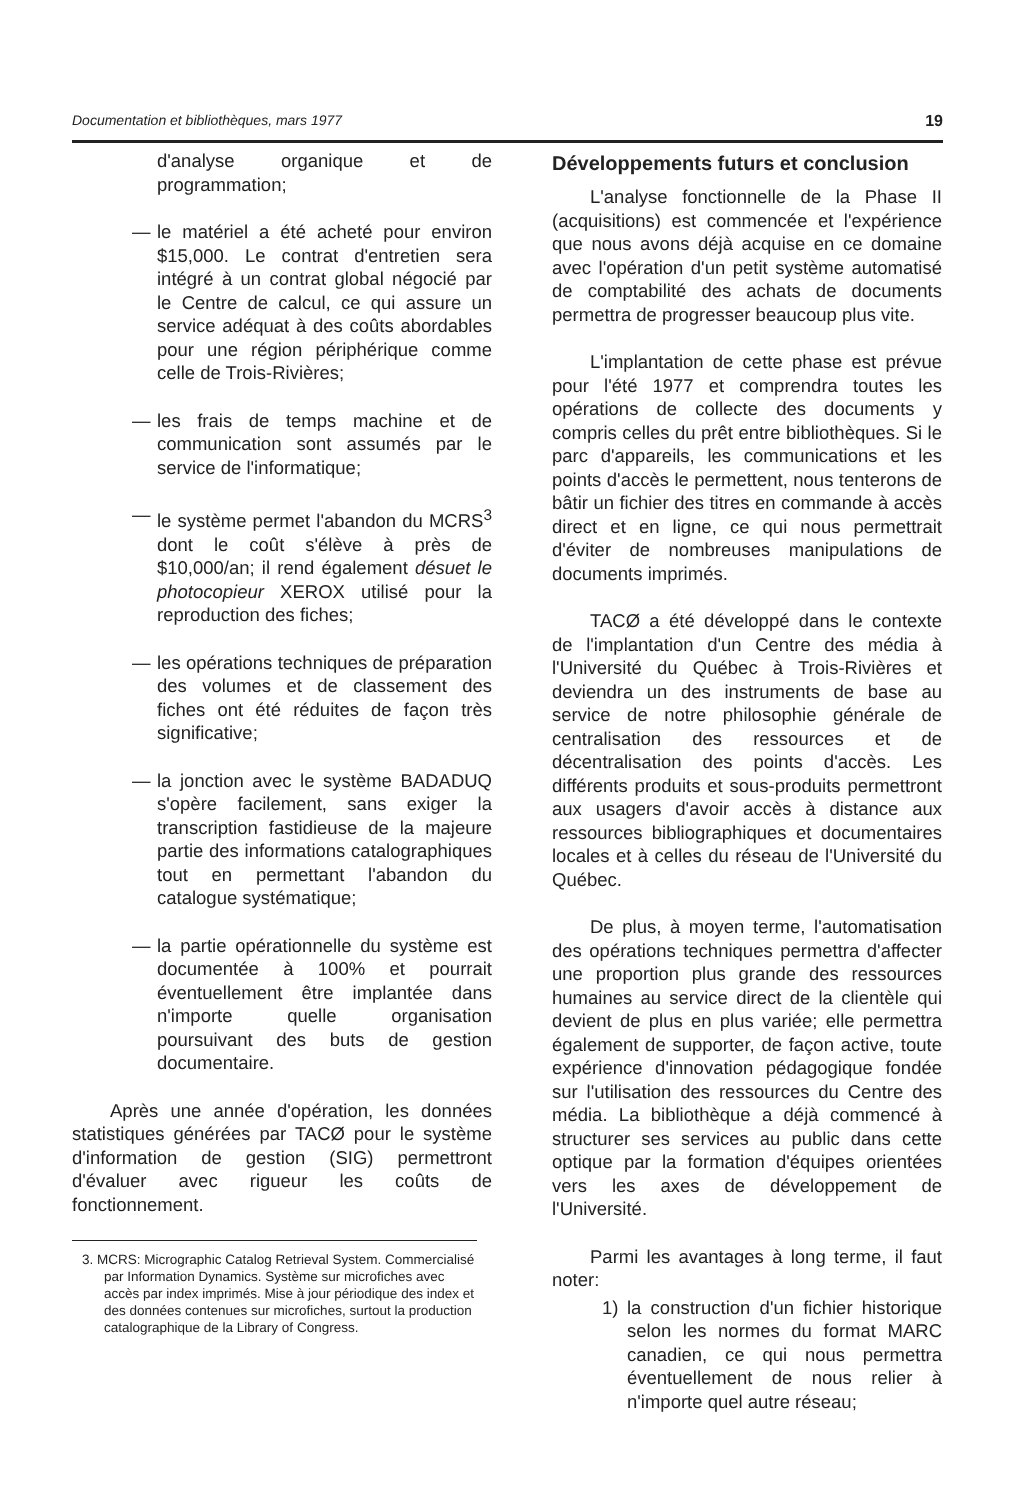Documentation et bibliothèques, mars 1977 19
d'analyse organique et de programmation;
— le matériel a été acheté pour environ $15,000. Le contrat d'entretien sera intégré à un contrat global négocié par le Centre de calcul, ce qui assure un service adéquat à des coûts abordables pour une région périphérique comme celle de Trois-Rivières;
— les frais de temps machine et de communication sont assumés par le service de l'informatique;
— le système permet l'abandon du MCRS<sup>3</sup> dont le coût s'élève à près de $10,000/an; il rend également désuet le photocopieur XEROX utilisé pour la reproduction des fiches;
— les opérations techniques de préparation des volumes et de classement des fiches ont été réduites de façon très significative;
— la jonction avec le système BADADUQ s'opère facilement, sans exiger la transcription fastidieuse de la majeure partie des informations catalographiques tout en permettant l'abandon du catalogue systématique;
— la partie opérationnelle du système est documentée à 100% et pourrait éventuellement être implantée dans n'importe quelle organisation poursuivant des buts de gestion documentaire.
Après une année d'opération, les données statistiques générées par TACØ pour le système d'information de gestion (SIG) permettront d'évaluer avec rigueur les coûts de fonctionnement.
3. MCRS: Micrographic Catalog Retrieval System. Commercialisé par Information Dynamics. Système sur microfiches avec accès par index imprimés. Mise à jour périodique des index et des données contenues sur microfiches, surtout la production catalographique de la Library of Congress.
Développements futurs et conclusion
L'analyse fonctionnelle de la Phase II (acquisitions) est commencée et l'expérience que nous avons déjà acquise en ce domaine avec l'opération d'un petit système automatisé de comptabilité des achats de documents permettra de progresser beaucoup plus vite.
L'implantation de cette phase est prévue pour l'été 1977 et comprendra toutes les opérations de collecte des documents y compris celles du prêt entre bibliothèques. Si le parc d'appareils, les communications et les points d'accès le permettent, nous tenterons de bâtir un fichier des titres en commande à accès direct et en ligne, ce qui nous permettrait d'éviter de nombreuses manipulations de documents imprimés.
TACØ a été développé dans le contexte de l'implantation d'un Centre des média à l'Université du Québec à Trois-Rivières et deviendra un des instruments de base au service de notre philosophie générale de centralisation des ressources et de décentralisation des points d'accès. Les différents produits et sous-produits permettront aux usagers d'avoir accès à distance aux ressources bibliographiques et documentaires locales et à celles du réseau de l'Université du Québec.
De plus, à moyen terme, l'automatisation des opérations techniques permettra d'affecter une proportion plus grande des ressources humaines au service direct de la clientèle qui devient de plus en plus variée; elle permettra également de supporter, de façon active, toute expérience d'innovation pédagogique fondée sur l'utilisation des ressources du Centre des média. La bibliothèque a déjà commencé à structurer ses services au public dans cette optique par la formation d'équipes orientées vers les axes de développement de l'Université.
Parmi les avantages à long terme, il faut noter:
1) la construction d'un fichier historique selon les normes du format MARC canadien, ce qui nous permettra éventuellement de nous relier à n'importe quel autre réseau;